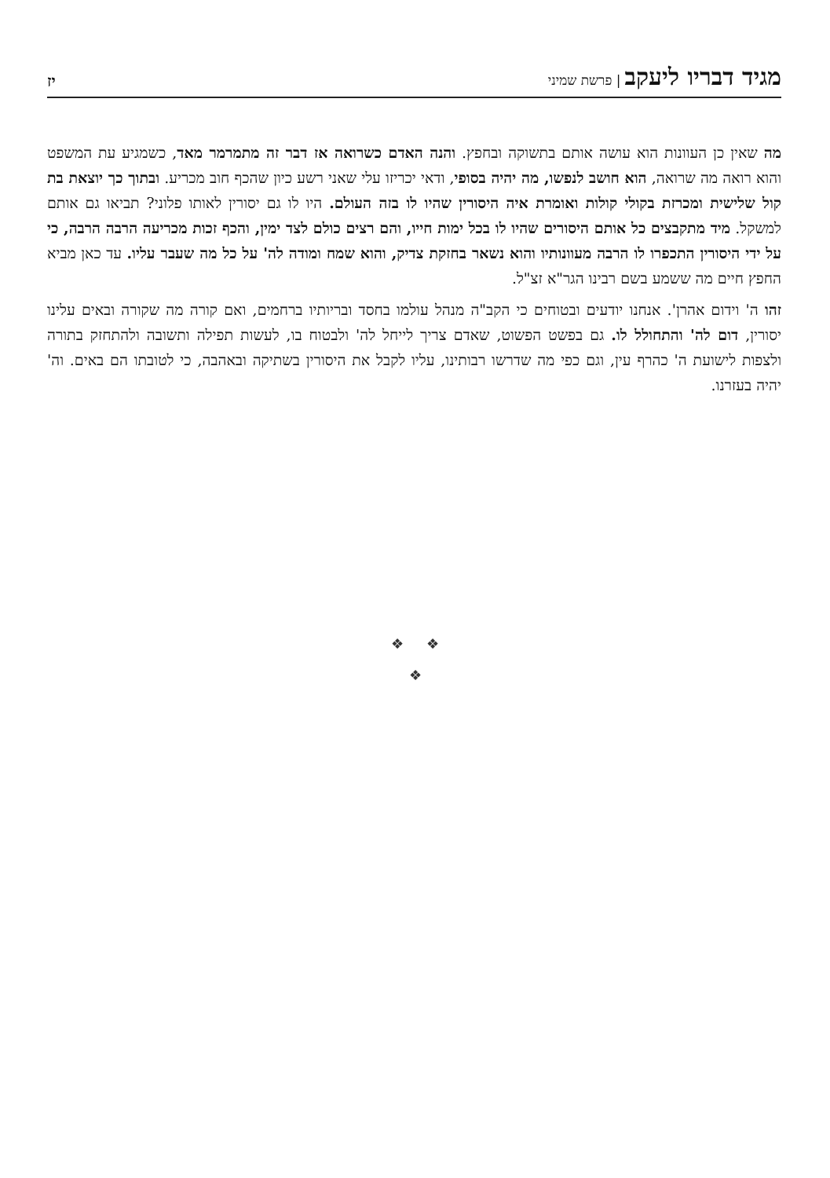מגיד דבריו ליעקב | פרשת שמיני
יז
מה שאין כן העוונות הוא עושה אותם בתשוקה ובחפץ. והנה האדם כשרואה אז דבר זה מתמרמר מאד, כשמגיע עת המשפט והוא רואה מה שרואה, הוא חושב לנפשו, מה יהיה בסופי, ודאי יכריזו עלי שאני רשע כיון שהכף חוב מכריע. ובתוך כך יוצאת בת קול שלישית ומכרזת בקולי קולות ואומרת איה היסורין שהיו לו בזה העולם. היו לו גם יסורין לאותו פלוני? תביאו גם אותם למשקל. מיד מתקבצים כל אותם היסורים שהיו לו בכל ימות חייו, והם רצים כולם לצד ימין, והכף זכות מכריעה הרבה הרבה, כי על ידי היסורין התכפרו לו הרבה מעוונותיו והוא נשאר בחזקת צדיק, והוא שמח ומודה לה' על כל מה שעבר עליו. עד כאן מביא החפץ חיים מה ששמע בשם רבינו הגר"א זצ"ל.
זהו ה' וידום אהרן'. אנחנו יודעים ובטוחים כי הקב"ה מנהל עולמו בחסד ובריותיו ברחמים, ואם קורה מה שקורה ובאים עלינו יסורין, דום לה' והתחולל לו. גם בפשט הפשוט, שאדם צריך לייחל לה' ולבטוח בו, לעשות תפילה ותשובה ולהתחזק בתורה ולצפות לישועת ה' כהרף עין, וגם כפי מה שדרשו רבותינו, עליו לקבל את היסורין בשתיקה ובאהבה, כי לטובתו הם באים. וה' יהיה בעזרנו.
❖ ❖
❖